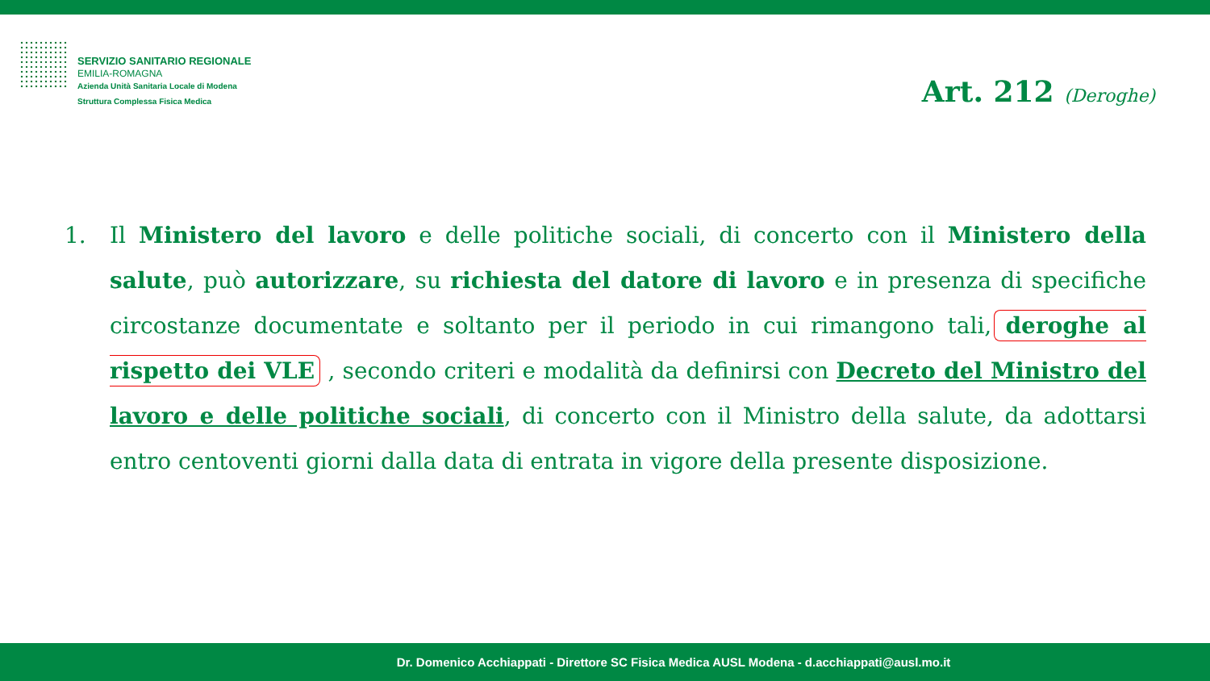SERVIZIO SANITARIO REGIONALE
EMILIA-ROMAGNA
Azienda Unità Sanitaria Locale di Modena
Struttura Complessa Fisica Medica
Art. 212 (Deroghe)
1. Il Ministero del lavoro e delle politiche sociali, di concerto con il Ministero della salute, può autorizzare, su richiesta del datore di lavoro e in presenza di specifiche circostanze documentate e soltanto per il periodo in cui rimangono tali, deroghe al rispetto dei VLE , secondo criteri e modalità da definirsi con Decreto del Ministro del lavoro e delle politiche sociali, di concerto con il Ministro della salute, da adottarsi entro centoventi giorni dalla data di entrata in vigore della presente disposizione.
Dr. Domenico Acchiappati - Direttore SC Fisica Medica AUSL Modena - d.acchiappati@ausl.mo.it